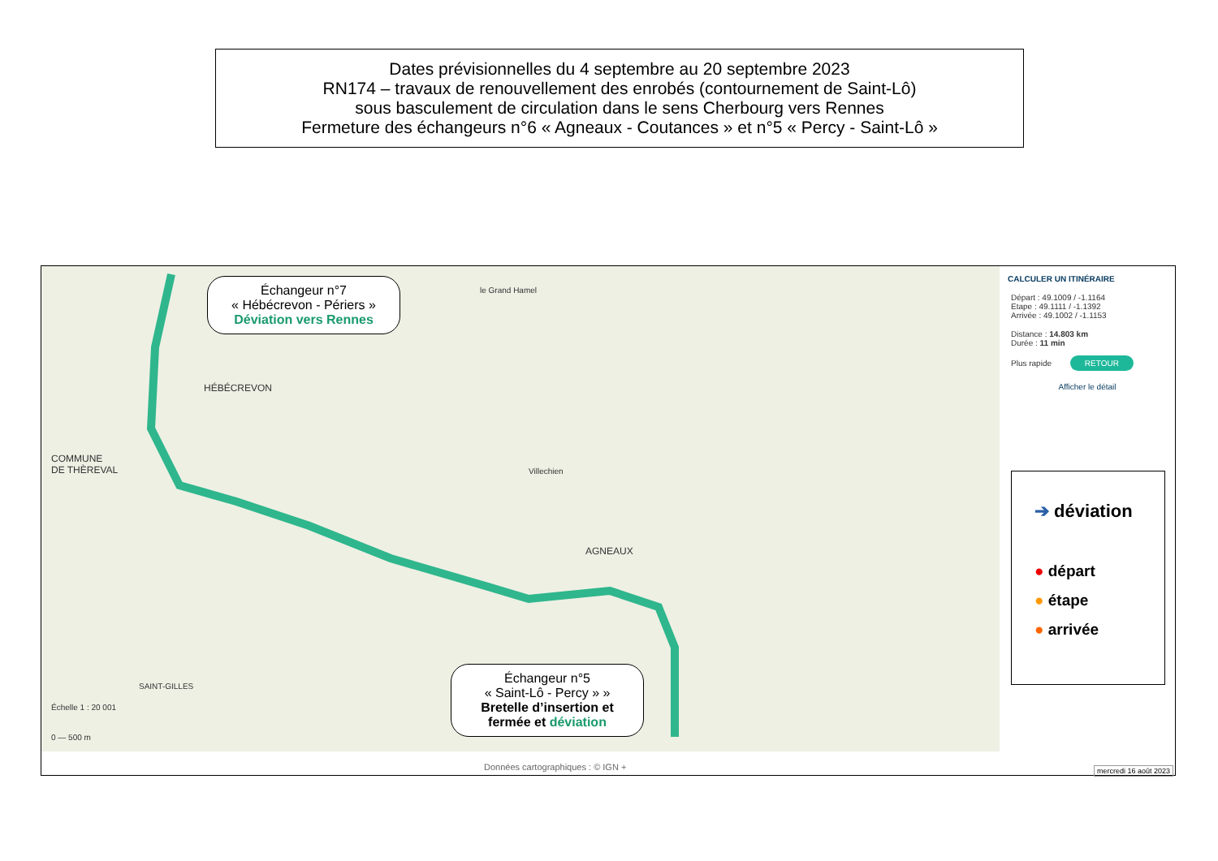Dates prévisionnelles du 4 septembre au 20 septembre 2023
RN174 – travaux de renouvellement des enrobés (contournement de Saint-Lô)
sous basculement de circulation dans le sens Cherbourg vers Rennes
Fermeture des échangeurs n°6 « Agneaux - Coutances » et n°5 « Percy - Saint-Lô »
COMMUNE
DE THÈREVAL
HÉBÉCREVON
AGNEAUX
SAINT-GILLES
le Grand Hamel
Villechien
Échelle 1 : 20 001
0 — 500 m
CALCULER UN ITINÉRAIRE
Départ : 49.1009 / -1.1164
Etape : 49.1111 / -1.1392
Arrivée : 49.1002 / -1.1153
Distance : 14.803 km
Durée : 11 min
Plus rapide RETOUR
Afficher le détail
Données cartographiques : © IGN +
mercredi 16 août 2023
Échangeur n°7
« Hébécrevon - Périers »
Déviation vers Rennes
Échangeur n°5
« Saint-Lô - Percy » »
Bretelle d’insertion et fermée et déviation
➔ déviation
● départ
● étape
● arrivée